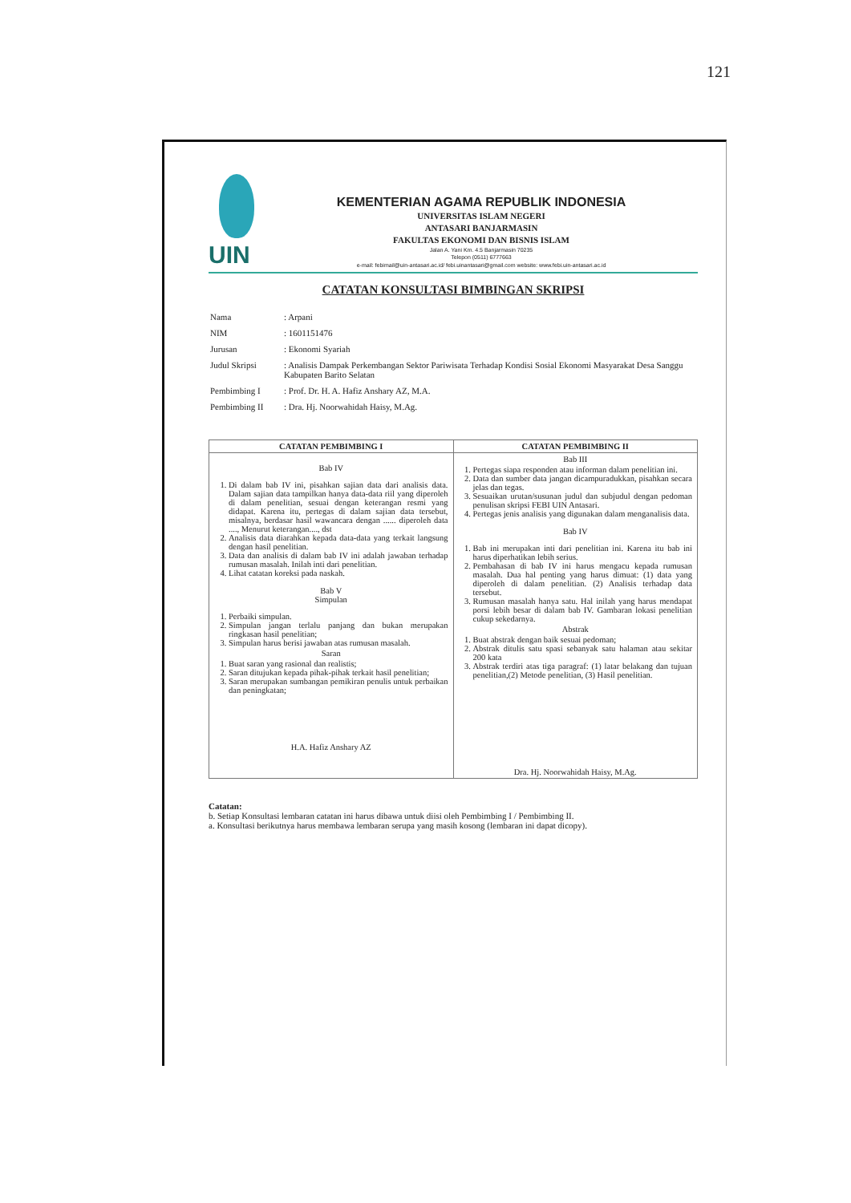121
UIN
KEMENTERIAN AGAMA REPUBLIK INDONESIA
UNIVERSITAS ISLAM NEGERI
ANTASARI BANJARMASIN
FAKULTAS EKONOMI DAN BISNIS ISLAM
Jalan A. Yani Km. 4.5 Banjarmasin 70235
Telepon (0511) 6777663
e-mail: febimail@uin-antasari.ac.id/ febi.uinantasari@gmail.com website: www.febi.uin-antasari.ac.id
CATATAN KONSULTASI BIMBINGAN SKRIPSI
| Nama | : Arpani |
| NIM | : 1601151476 |
| Jurusan | : Ekonomi Syariah |
| Judul Skripsi | : Analisis Dampak Perkembangan Sektor Pariwisata Terhadap Kondisi Sosial Ekonomi Masyarakat Desa Sanggu Kabupaten Barito Selatan |
| Pembimbing I | : Prof. Dr. H. A. Hafiz Anshary AZ, M.A. |
| Pembimbing II | : Dra. Hj. Noorwahidah Haisy, M.Ag. |
| CATATAN PEMBIMBING I | CATATAN PEMBIMBING II |
| --- | --- |
| Bab IV 1. Di dalam bab IV ini, pisahkan sajian data dari analisis data. Dalam sajian data tampilkan hanya data-data riil yang diperoleh di dalam penelitian, sesuai dengan keterangan resmi yang didapat. Karena itu, pertegas di dalam sajian data tersebut, misalnya, berdasar hasil wawancara dengan ...... diperoleh data ...., Menurut keterangan...., dst 2. Analisis data diarahkan kepada data-data yang terkait langsung dengan hasil penelitian. 3. Data dan analisis di dalam bab IV ini adalah jawaban terhadap rumusan masalah. Inilah inti dari penelitian. 4. Lihat catatan koreksi pada naskah. Bab V Simpulan 1. Perbaiki simpulan. 2. Simpulan jangan terlalu panjang dan bukan merupakan ringkasan hasil penelitian; 3. Simpulan harus berisi jawaban atas rumusan masalah. Saran 1. Buat saran yang rasional dan realistis; 2. Saran ditujukan kepada pihak-pihak terkait hasil penelitian; 3. Saran merupakan sumbangan pemikiran penulis untuk perbaikan dan peningkatan; H.A. Hafiz Anshary AZ | Bab III 1. Pertegas siapa responden atau informan dalam penelitian ini. 2. Data dan sumber data jangan dicampuradukkan, pisahkan secara jelas dan tegas. 3. Sesuaikan urutan/susunan judul dan subjudul dengan pedoman penulisan skripsi FEBI UIN Antasari. 4. Pertegas jenis analisis yang digunakan dalam menganalisis data. Bab IV 1. Bab ini merupakan inti dari penelitian ini. Karena itu bab ini harus diperhatikan lebih serius. 2. Pembahasan di bab IV ini harus mengacu kepada rumusan masalah. Dua hal penting yang harus dimuat: (1) data yang diperoleh di dalam penelitian. (2) Analisis terhadap data tersebut. 3. Rumusan masalah hanya satu. Hal inilah yang harus mendapat porsi lebih besar di dalam bab IV. Gambaran lokasi penelitian cukup sekedarnya. Abstrak 1. Buat abstrak dengan baik sesuai pedoman; 2. Abstrak ditulis satu spasi sebanyak satu halaman atau sekitar 200 kata 3. Abstrak terdiri atas tiga paragraf: (1) latar belakang dan tujuan penelitian,(2) Metode penelitian, (3) Hasil penelitian. Dra. Hj. Noorwahidah Haisy, M.Ag. |
Catatan:
b. Setiap Konsultasi lembaran catatan ini harus dibawa untuk diisi oleh Pembimbing I / Pembimbing II.
a. Konsultasi berikutnya harus membawa lembaran serupa yang masih kosong (lembaran ini dapat dicopy).